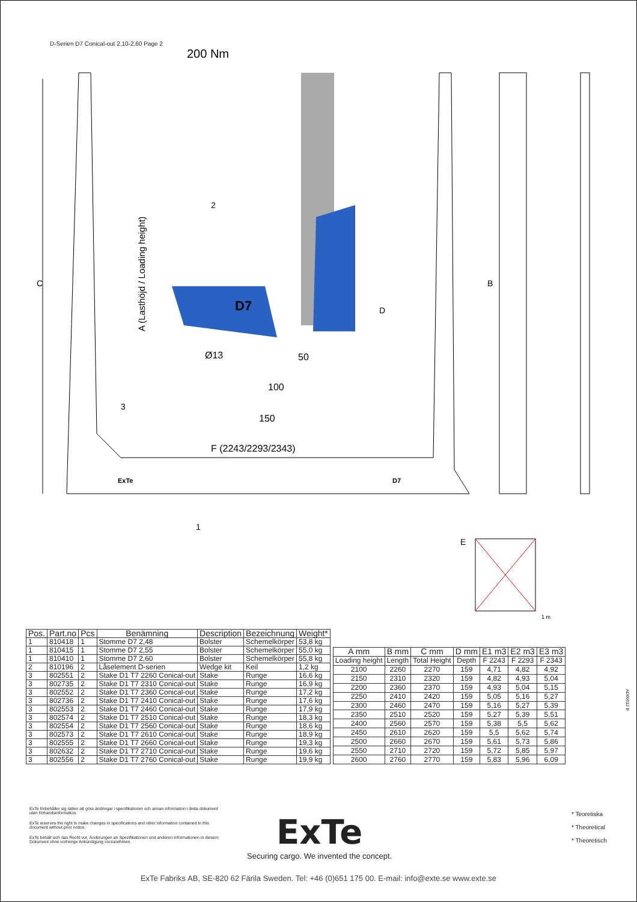D-Serien D7 Conical-out 2,10-2,60 Page 2
200 Nm
C
A (Lasthöjd / Loading height)
2
3
Ø13
50
100
150
F (2243/2293/2343)
D
D7
ExTe
D7
1
B
E
1 m
| Pos. | Part.no | Pcs | Benämning | Description | Bezeichnung | Weight* |
| --- | --- | --- | --- | --- | --- | --- |
| 1 | 810418 | 1 | Stomme D7 2,48 | Bolster | Schemelkörper | 53,8 kg |
| 1 | 810415 | 1 | Stomme D7 2,55 | Bolster | Schemelkörper | 55,0 kg |
| 1 | 810410 | 1 | Stomme D7 2,60 | Bolster | Schemelkörper | 55,8 kg |
| 2 | 810196 | 2 | Låselement D-serien | Wedge kit | Keil | 1,2 kg |
| 3 | 802551 | 2 | Stake D1 T7 2260 Conical-out | Stake | Runge | 16,6 kg |
| 3 | 802735 | 2 | Stake D1 T7 2310 Conical-out | Stake | Runge | 16,9 kg |
| 3 | 802552 | 2 | Stake D1 T7 2360 Conical-out | Stake | Runge | 17,2 kg |
| 3 | 802736 | 2 | Stake D1 T7 2410 Conical-out | Stake | Runge | 17,6 kg |
| 3 | 802553 | 2 | Stake D1 T7 2460 Conical-out | Stake | Runge | 17,9 kg |
| 3 | 802574 | 2 | Stake D1 T7 2510 Conical-out | Stake | Runge | 18,3 kg |
| 3 | 802554 | 2 | Stake D1 T7 2560 Conical-out | Stake | Runge | 18,6 kg |
| 3 | 802573 | 2 | Stake D1 T7 2610 Conical-out | Stake | Runge | 18,9 kg |
| 3 | 802555 | 2 | Stake D1 T7 2660 Conical-out | Stake | Runge | 19,3 kg |
| 3 | 802632 | 2 | Stake D1 T7 2710 Conical-out | Stake | Runge | 19,6 kg |
| 3 | 802556 | 2 | Stake D1 T7 2760 Conical-out | Stake | Runge | 19,9 kg |
| A mm | B mm | C mm | D mm | E1 m3 | E2 m3 | E3 m3 |
| --- | --- | --- | --- | --- | --- | --- |
| Loading height | Length | Total Height | Depth | F 2243 | F 2293 | F 2343 |
| 2100 | 2260 | 2270 | 159 | 4,71 | 4,82 | 4,92 |
| 2150 | 2310 | 2320 | 159 | 4,82 | 4,93 | 5,04 |
| 2200 | 2360 | 2370 | 159 | 4,93 | 5,04 | 5,15 |
| 2250 | 2410 | 2420 | 159 | 5,05 | 5,16 | 5,27 |
| 2300 | 2460 | 2470 | 159 | 5,16 | 5,27 | 5,39 |
| 2350 | 2510 | 2520 | 159 | 5,27 | 5,39 | 5,51 |
| 2400 | 2560 | 2570 | 159 | 5,38 | 5,5 | 5,62 |
| 2450 | 2610 | 2620 | 159 | 5,5 | 5,62 | 5,74 |
| 2500 | 2660 | 2670 | 159 | 5,61 | 5,73 | 5,86 |
| 2550 | 2710 | 2720 | 159 | 5,72 | 5,85 | 5,97 |
| 2600 | 2760 | 2770 | 159 | 5,83 | 5,96 | 6,09 |
AD00012 B
ExTe förbehåller sig rätten att göra ändringar i specifikationer och annan information i detta dokument utan förhandsinformation.
ExTe reserves the right to make changes in specifications and other information contained in this document without prior notice.
ExTe behält sich das Recht vor, Änderungen an Spezifikationen und anderen Informationen in diesem Dokument ohne vorherige Ankündigung vorzunehmen.
ExTe
Securing cargo. We invented the concept.
* Teoretiska
* Theoretical
* Theoretisch
ExTe Fabriks AB, SE-820 62 Färila Sweden. Tel: +46 (0)651 175 00. E-mail: info@exte.se www.exte.se